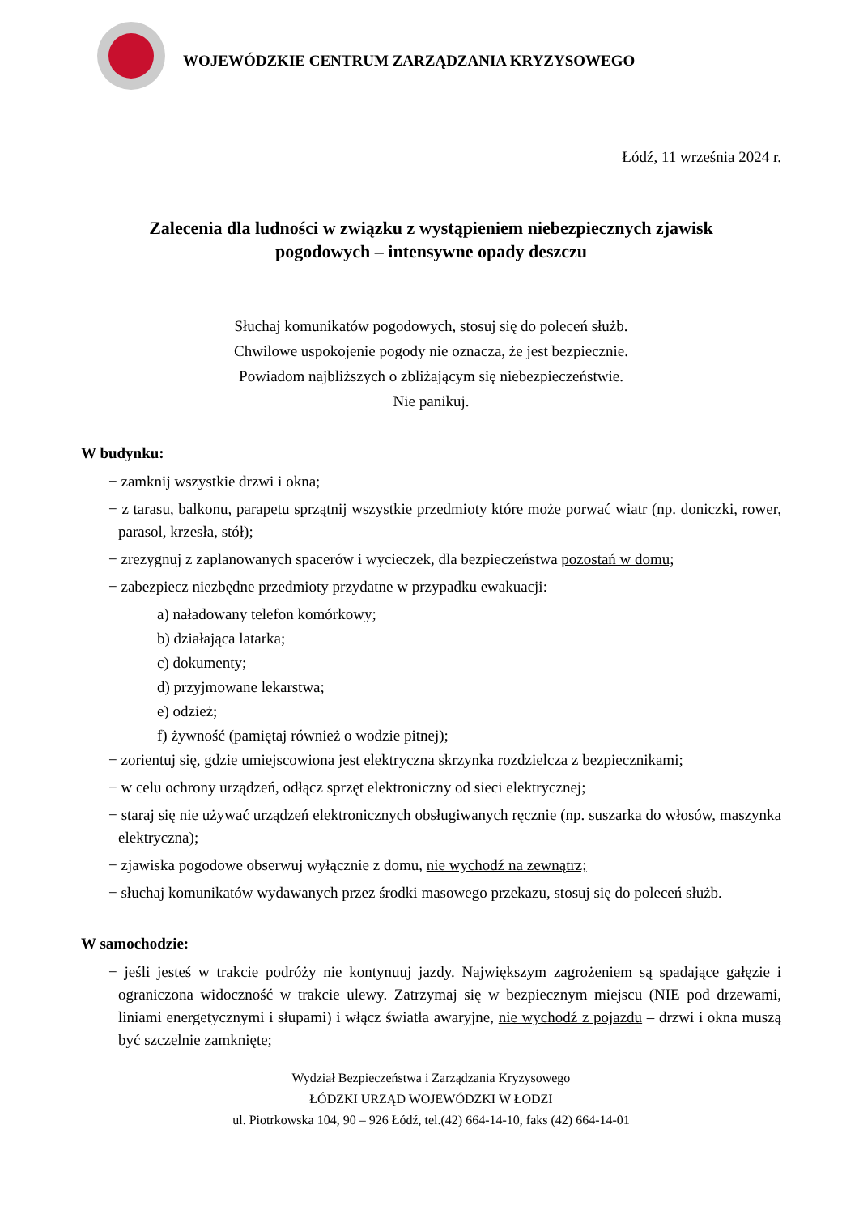WOJEWÓDZKIE CENTRUM ZARZĄDZANIA KRYZYSOWEGO
Łódź, 11 września 2024 r.
Zalecenia dla ludności w związku z wystąpieniem niebezpiecznych zjawisk
pogodowych – intensywne opady deszczu
Słuchaj komunikatów pogodowych, stosuj się do poleceń służb.
Chwilowe uspokojenie pogody nie oznacza, że jest bezpiecznie.
Powiadom najbliższych o zbliżającym się niebezpieczeństwie.
Nie panikuj.
W budynku:
− zamknij wszystkie drzwi i okna;
− z tarasu, balkonu, parapetu sprzątnij wszystkie przedmioty które może porwać wiatr (np. doniczki, rower, parasol, krzesła, stół);
− zrezygnuj z zaplanowanych spacerów i wycieczek, dla bezpieczeństwa pozostań w domu;
− zabezpiecz niezbędne przedmioty przydatne w przypadku ewakuacji:
a) naładowany telefon komórkowy;
b) działająca latarka;
c) dokumenty;
d) przyjmowane lekarstwa;
e) odzież;
f) żywność (pamiętaj również o wodzie pitnej);
− zorientuj się, gdzie umiejscowiona jest elektryczna skrzynka rozdzielcza z bezpiecznikami;
− w celu ochrony urządzeń, odłącz sprzęt elektroniczny od sieci elektrycznej;
− staraj się nie używać urządzeń elektronicznych obsługiwanych ręcznie (np. suszarka do włosów, maszynka elektryczna);
− zjawiska pogodowe obserwuj wyłącznie z domu, nie wychodź na zewnątrz;
− słuchaj komunikatów wydawanych przez środki masowego przekazu, stosuj się do poleceń służb.
W samochodzie:
− jeśli jesteś w trakcie podróży nie kontynuuj jazdy. Największym zagrożeniem są spadające gałęzie i ograniczona widoczność w trakcie ulewy. Zatrzymaj się w bezpiecznym miejscu (NIE pod drzewami, liniami energetycznymi i słupami) i włącz światła awaryjne, nie wychodź z pojazdu – drzwi i okna muszą być szczelnie zamknięte;
Wydział Bezpieczeństwa i Zarządzania Kryzysowego
ŁÓDZKI URZĄD WOJEWÓDZKI W ŁODZI
ul. Piotrkowska 104, 90 – 926 Łódź, tel.(42) 664-14-10, faks (42) 664-14-01